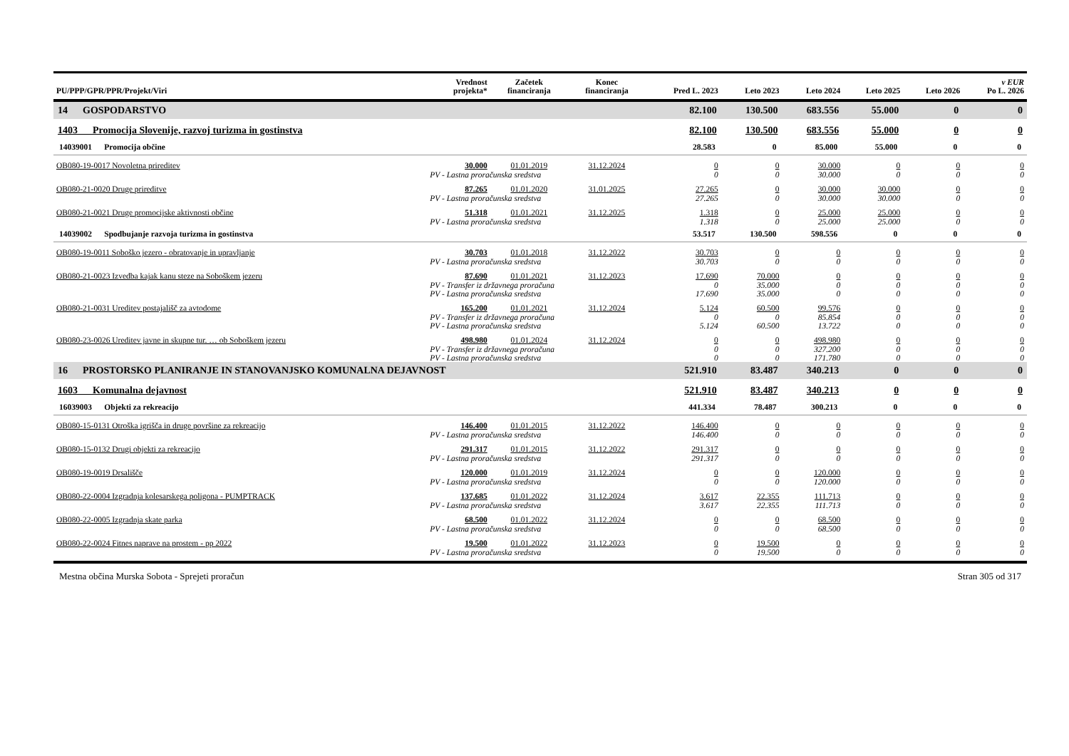| PU/PPP/GPR/PPR/Projekt/Viri | Vrednost projekta* | Začetek financiranja | Konec financiranja | Pred L. 2023 | Leto 2023 | Leto 2024 | Leto 2025 | Leto 2026 | v EUR Po L. 2026 |
| --- | --- | --- | --- | --- | --- | --- | --- | --- | --- |
| 14 GOSPODARSTVO | | | | 82.100 | 130.500 | 683.556 | 55.000 | 0 | 0 |
| 1403 Promocija Slovenije, razvoj turizma in gostinstva | | | | 82.100 | 130.500 | 683.556 | 55.000 | 0 | 0 |
| 14039001 Promocija občine | | | | 28.583 | 0 | 85.000 | 55.000 | 0 | 0 |
| OB080-19-0017 Novoletna prireditev | 30.000 | 01.01.2019 | 31.12.2024 | 0 | 0 | 30.000 | 0 | 0 | 0 |
| | PV - Lastna proračunska sredstva | | | 0 | 0 | 30.000 | 0 | 0 | 0 |
| OB080-21-0020 Druge prireditve | 87.265 | 01.01.2020 | 31.01.2025 | 27.265 | 0 | 30.000 | 30.000 | 0 | 0 |
| | PV - Lastna proračunska sredstva | | | 27.265 | 0 | 30.000 | 30.000 | 0 | 0 |
| OB080-21-0021 Druge promocijske aktivnosti občine | 51.318 | 01.01.2021 | 31.12.2025 | 1.318 | 0 | 25.000 | 25.000 | 0 | 0 |
| | PV - Lastna proračunska sredstva | | | 1.318 | 0 | 25.000 | 25.000 | 0 | 0 |
| 14039002 Spodbujanje razvoja turizma in gostinstva | | | | 53.517 | 130.500 | 598.556 | 0 | 0 | 0 |
| OB080-19-0011 Soboško jezero - obratovanje in upravljanje | 30.703 | 01.01.2018 | 31.12.2022 | 30.703 | 0 | 0 | 0 | 0 | 0 |
| | PV - Lastna proračunska sredstva | | | 30.703 | 0 | 0 | 0 | 0 | 0 |
| OB080-21-0023 Izvedba kajak kanu steze na Soboškem jezeru | 87.690 | 01.01.2021 | 31.12.2023 | 17.690 | 70.000 | 0 | 0 | 0 | 0 |
| | PV - Transfer iz državnega proračuna | | | 0 | 35.000 | 0 | 0 | 0 | 0 |
| | PV - Lastna proračunska sredstva | | | 17.690 | 35.000 | 0 | 0 | 0 | 0 |
| OB080-21-0031 Ureditev postajališč za avtodome | 165.200 | 01.01.2021 | 31.12.2024 | 5.124 | 60.500 | 99.576 | 0 | 0 | 0 |
| | PV - Transfer iz državnega proračuna | | | 0 | 0 | 85.854 | 0 | 0 | 0 |
| | PV - Lastna proračunska sredstva | | | 5.124 | 60.500 | 13.722 | 0 | 0 | 0 |
| OB080-23-0026 Ureditev javne in skupne tur. … ob Soboškem jezeru | 498.980 | 01.01.2024 | 31.12.2024 | 0 | 0 | 498.980 | 0 | 0 | 0 |
| | PV - Transfer iz državnega proračuna | | | 0 | 0 | 327.200 | 0 | 0 | 0 |
| | PV - Lastna proračunska sredstva | | | 0 | 0 | 171.780 | 0 | 0 | 0 |
| 16 PROSTORSKO PLANIRANJE IN STANOVANJSKO KOMUNALNA DEJAVNOST | | | | 521.910 | 83.487 | 340.213 | 0 | 0 | 0 |
| 1603 Komunalna dejavnost | | | | 521.910 | 83.487 | 340.213 | 0 | 0 | 0 |
| 16039003 Objekti za rekreacijo | | | | 441.334 | 78.487 | 300.213 | 0 | 0 | 0 |
| OB080-15-0131 Otroška igrišča in druge površine za rekreacijo | 146.400 | 01.01.2015 | 31.12.2022 | 146.400 | 0 | 0 | 0 | 0 | 0 |
| | PV - Lastna proračunska sredstva | | | 146.400 | 0 | 0 | 0 | 0 | 0 |
| OB080-15-0132 Drugi objekti za rekreacijo | 291.317 | 01.01.2015 | 31.12.2022 | 291.317 | 0 | 0 | 0 | 0 | 0 |
| | PV - Lastna proračunska sredstva | | | 291.317 | 0 | 0 | 0 | 0 | 0 |
| OB080-19-0019 Drsališče | 120.000 | 01.01.2019 | 31.12.2024 | 0 | 0 | 120.000 | 0 | 0 | 0 |
| | PV - Lastna proračunska sredstva | | | 0 | 0 | 120.000 | 0 | 0 | 0 |
| OB080-22-0004 Izgradnja kolesarskega poligona - PUMPTRACK | 137.685 | 01.01.2022 | 31.12.2024 | 3.617 | 22.355 | 111.713 | 0 | 0 | 0 |
| | PV - Lastna proračunska sredstva | | | 3.617 | 22.355 | 111.713 | 0 | 0 | 0 |
| OB080-22-0005 Izgradnja skate parka | 68.500 | 01.01.2022 | 31.12.2024 | 0 | 0 | 68.500 | 0 | 0 | 0 |
| | PV - Lastna proračunska sredstva | | | 0 | 0 | 68.500 | 0 | 0 | 0 |
| OB080-22-0024 Fitnes naprave na prostem - pp 2022 | 19.500 | 01.01.2022 | 31.12.2023 | 0 | 19.500 | 0 | 0 | 0 | 0 |
| | PV - Lastna proračunska sredstva | | | 0 | 19.500 | 0 | 0 | 0 | 0 |
Mestna občina Murska Sobota - Sprejeti proračun Stran 305 od 317